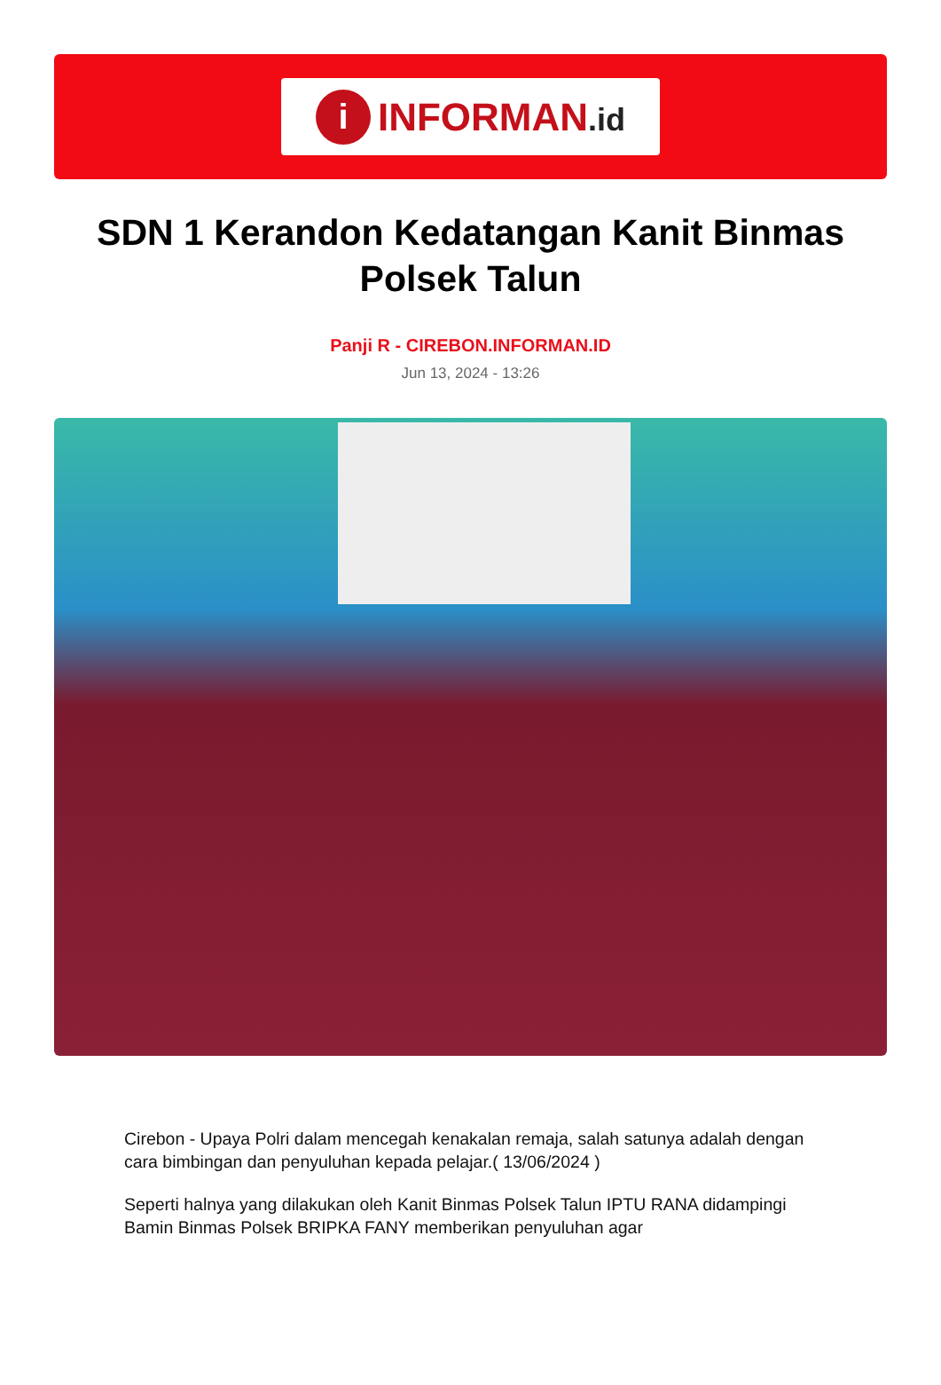i
INFORMAN.id
SDN 1 Kerandon Kedatangan Kanit Binmas Polsek Talun
Panji R - CIREBON.INFORMAN.ID
Jun 13, 2024 - 13:26
Cirebon - Upaya Polri dalam mencegah kenakalan remaja, salah satunya adalah dengan cara bimbingan dan penyuluhan kepada pelajar.( 13/06/2024 )
Seperti halnya yang dilakukan oleh Kanit Binmas Polsek Talun IPTU RANA didampingi Bamin Binmas Polsek BRIPKA FANY memberikan penyuluhan agar